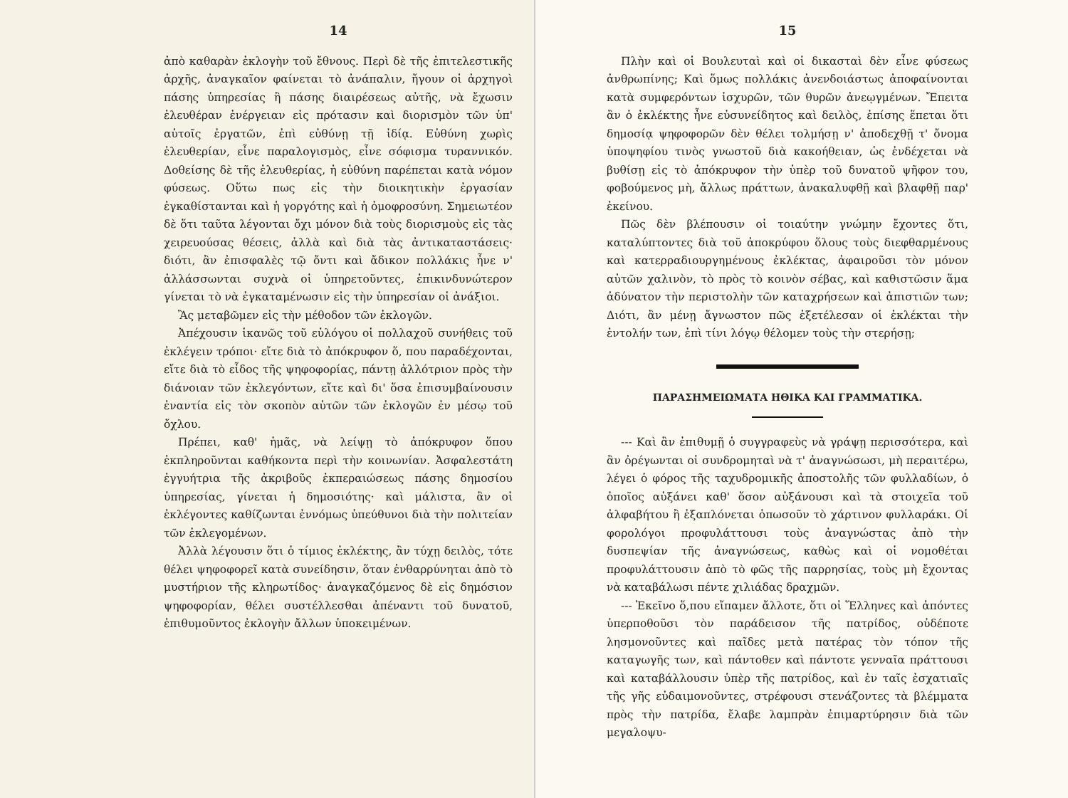14
ἀπὸ καθαρὰν ἐκλογὴν τοῦ ἔθνους. Περὶ δὲ τῆς ἐπιτελεστικῆς ἀρχῆς, ἀναγκαῖον φαίνεται τὸ ἀνάπαλιν, ἤγουν οἱ ἀρχηγοὶ πάσης ὑπηρεσίας ἢ πάσης διαιρέσεως αὐτῆς, νὰ ἔχωσιν ἐλευθέραν ἐνέργειαν εἰς πρότασιν καὶ διορισμὸν τῶν ὑπ' αὐτοῖς ἐργατῶν, ἐπὶ εὐθύνῃ τῇ ἰδίᾳ. Εὐθύνη χωρὶς ἐλευθερίαν, εἶνε παραλογισμὸς, εἶνε σόφισμα τυραννικόν. Δοθείσης δὲ τῆς ἐλευθερίας, ἡ εὐθύνη παρέπεται κατὰ νόμον φύσεως. Οὕτω πως εἰς τὴν διοικητικὴν ἐργασίαν ἐγκαθίστανται καὶ ἡ γοργότης καὶ ἡ ὁμοφροσύνη. Σημειωτέον δὲ ὅτι ταῦτα λέγονται ὄχι μόνον διὰ τοὺς διορισμοὺς εἰς τὰς χειρευούσας θέσεις, ἀλλὰ καὶ διὰ τὰς ἀντικαταστάσεις· διότι, ἂν ἐπισφαλὲς τῷ ὄντι καὶ ἄδικον πολλάκις ἦνε ν' ἀλλάσσωνται συχνὰ οἱ ὑπηρετοῦντες, ἐπικινδυνώτερον γίνεται τὸ νὰ ἐγκαταμένωσιν εἰς τὴν ὑπηρεσίαν οἱ ἀνάξιοι.
Ἂς μεταβῶμεν εἰς τὴν μέθοδον τῶν ἐκλογῶν.
Ἀπέχουσιν ἱκανῶς τοῦ εὐλόγου οἱ πολλαχοῦ συνήθεις τοῦ ἐκλέγειν τρόποι· εἴτε διὰ τὸ ἀπόκρυφον ὅ, που παραδέχονται, εἴτε διὰ τὸ εἶδος τῆς ψηφοφορίας, πάντῃ ἀλλότριον πρὸς τὴν διάνοιαν τῶν ἐκλεγόντων, εἴτε καὶ δι' ὅσα ἐπισυμβαίνουσιν ἐναντία εἰς τὸν σκοπὸν αὐτῶν τῶν ἐκλογῶν ἐν μέσῳ τοῦ ὄχλου.
Πρέπει, καθ' ἡμᾶς, νὰ λείψῃ τὸ ἀπόκρυφον ὅπου ἐκπληροῦνται καθήκοντα περὶ τὴν κοινωνίαν. Ἀσφαλεστάτη ἐγγυήτρια τῆς ἀκριβοῦς ἐκπεραιώσεως πάσης δημοσίου ὑπηρεσίας, γίνεται ἡ δημοσιότης· καὶ μάλιστα, ἂν οἱ ἐκλέγοντες καθίζωνται ἐννόμως ὑπεύθυνοι διὰ τὴν πολιτείαν τῶν ἐκλεγομένων.
Ἀλλὰ λέγουσιν ὅτι ὁ τίμιος ἐκλέκτης, ἂν τύχῃ δειλὸς, τότε θέλει ψηφοφορεῖ κατὰ συνείδησιν, ὅταν ἐνθαρρύνηται ἀπὸ τὸ μυστήριον τῆς κληρωτίδος· ἀναγκαζόμενος δὲ εἰς δημόσιον ψηφοφορίαν, θέλει συστέλλεσθαι ἀπέναντι τοῦ δυνατοῦ, ἐπιθυμοῦντος ἐκλογὴν ἄλλων ὑποκειμένων.
15
Πλὴν καὶ οἱ Βουλευταὶ καὶ οἱ δικασταὶ δὲν εἶνε φύσεως ἀνθρωπίνης; Καὶ ὅμως πολλάκις ἀνενδοιάστως ἀποφαίνονται κατὰ συμφερόντων ἰσχυρῶν, τῶν θυρῶν ἀνεῳγμένων. Ἔπειτα ἂν ὁ ἐκλέκτης ἦνε εὐσυνείδητος καὶ δειλὸς, ἐπίσης ἕπεται ὅτι δημοσίᾳ ψηφοφορῶν δὲν θέλει τολμήσῃ ν' ἀποδεχθῇ τ' ὄνομα ὑποψηφίου τινὸς γνωστοῦ διὰ κακοήθειαν, ὡς ἐνδέχεται νὰ βυθίσῃ εἰς τὸ ἀπόκρυφον τὴν ὑπὲρ τοῦ δυνατοῦ ψῆφον του, φοβούμενος μὴ, ἄλλως πράττων, ἀνακαλυφθῇ καὶ βλαφθῇ παρ' ἐκείνου.
Πῶς δὲν βλέπουσιν οἱ τοιαύτην γνώμην ἔχοντες ὅτι, καταλύπτοντες διὰ τοῦ ἀποκρύφου ὅλους τοὺς διεφθαρμένους καὶ κατερραδιουργημένους ἐκλέκτας, ἀφαιροῦσι τὸν μόνον αὐτῶν χαλινὸν, τὸ πρὸς τὸ κοινὸν σέβας, καὶ καθιστῶσιν ἅμα ἀδύνατον τὴν περιστολὴν τῶν καταχρήσεων καὶ ἀπιστιῶν των; Διότι, ἂν μένῃ ἄγνωστον πῶς ἐξετέλεσαν οἱ ἐκλέκται τὴν ἐντολήν των, ἐπὶ τίνι λόγῳ θέλομεν τοὺς τὴν στερήσῃ;
ΠΑΡΑΣΗΜΕΙΩΜΑΤΑ ΗΘΙΚΑ ΚΑΙ ΓΡΑΜΜΑΤΙΚΑ.
--- Καὶ ἂν ἐπιθυμῇ ὁ συγγραφεὺς νὰ γράψῃ περισσότερα, καὶ ἂν ὀρέγωνται οἱ συνδρομηταὶ νὰ τ' ἀναγνώσωσι, μὴ περαιτέρω, λέγει ὁ φόρος τῆς ταχυδρομικῆς ἀποστολῆς τῶν φυλλαδίων, ὁ ὁποῖος αὐξάνει καθ' ὅσον αὐξάνουσι καὶ τὰ στοιχεῖα τοῦ ἀλφαβήτου ἢ ἐξαπλόνεται ὁπωσοῦν τὸ χάρτινον φυλλαράκι. Οἱ φορολόγοι προφυλάττουσι τοὺς ἀναγνώστας ἀπὸ τὴν δυσπεψίαν τῆς ἀναγνώσεως, καθὼς καὶ οἱ νομοθέται προφυλάττουσιν ἀπὸ τὸ φῶς τῆς παρρησίας, τοὺς μὴ ἔχοντας νὰ καταβάλωσι πέντε χιλιάδας δραχμῶν.
--- Ἐκεῖνο ὅ,που εἴπαμεν ἄλλοτε, ὅτι οἱ Ἕλληνες καὶ ἀπόντες ὑπερποθοῦσι τὸν παράδεισον τῆς πατρίδος, οὐδέποτε λησμονοῦντες καὶ παῖδες μετὰ πατέρας τὸν τόπον τῆς καταγωγῆς των, καὶ πάντοθεν καὶ πάντοτε γενναῖα πράττουσι καὶ καταβάλλουσιν ὑπὲρ τῆς πατρίδος, καὶ ἐν ταῖς ἐσχατιαῖς τῆς γῆς εὐδαιμονοῦντες, στρέφουσι στενάζοντες τὰ βλέμματα πρὸς τὴν πατρίδα, ἔλαβε λαμπρὰν ἐπιμαρτύρησιν διὰ τῶν μεγαλοψυ-